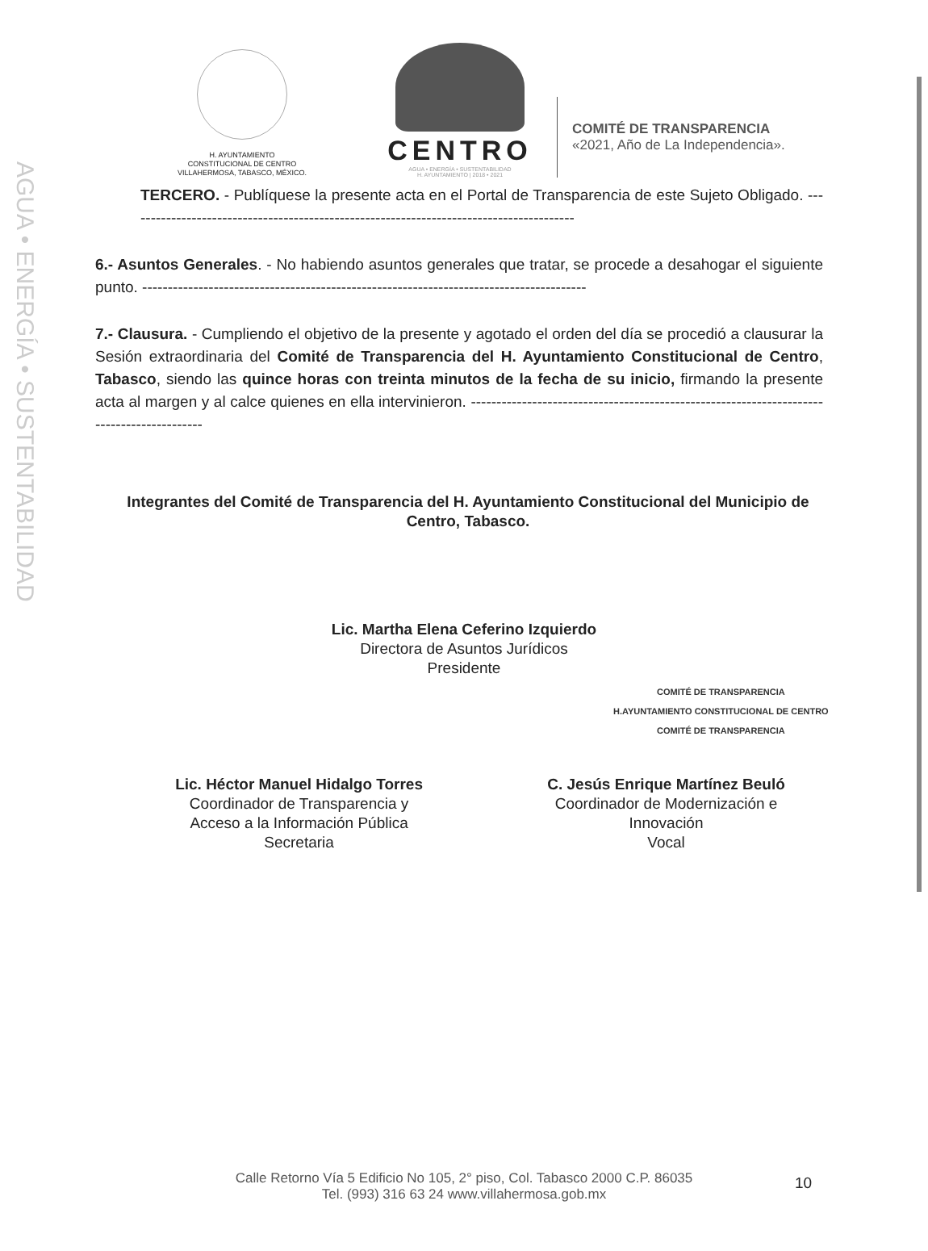AGUA • ENERGÍA • SUSTENTABILIDAD
H. AYUNTAMIENTO
CONSTITUCIONAL DE CENTRO
VILLAHERMOSA, TABASCO, MÉXICO.
CENTRO
AGUA • ENERGÍA • SUSTENTABILIDAD
H. AYUNTAMIENTO | 2018 • 2021
COMITÉ DE TRANSPARENCIA
«2021, Año de La Independencia».
TERCERO. - Publíquese la presente acta en el Portal de Transparencia de este Sujeto Obligado. ----------------------------------------------------------------------------------------
6.- Asuntos Generales. - No habiendo asuntos generales que tratar, se procede a desahogar el siguiente punto. ---------------------------------------------------------------------------------------
7.- Clausura. - Cumpliendo el objetivo de la presente y agotado el orden del día se procedió a clausurar la Sesión extraordinaria del Comité de Transparencia del H. Ayuntamiento Constitucional de Centro, Tabasco, siendo las quince horas con treinta minutos de la fecha de su inicio, firmando la presente acta al margen y al calce quienes en ella intervinieron. ------------------------------------------------------------------------------------------
Integrantes del Comité de Transparencia del H. Ayuntamiento Constitucional del Municipio de Centro, Tabasco.
Lic. Martha Elena Ceferino Izquierdo
Directora de Asuntos Jurídicos
Presidente
COMITÉ DE TRANSPARENCIA
H.AYUNTAMIENTO CONSTITUCIONAL DE CENTRO
COMITÉ DE TRANSPARENCIA
Lic. Héctor Manuel Hidalgo Torres
Coordinador de Transparencia y
Acceso a la Información Pública
Secretaria
C. Jesús Enrique Martínez Beuló
Coordinador de Modernización e
Innovación
Vocal
Calle Retorno Vía 5 Edificio No 105, 2° piso, Col. Tabasco 2000 C.P. 86035
Tel. (993) 316 63 24 www.villahermosa.gob.mx
10